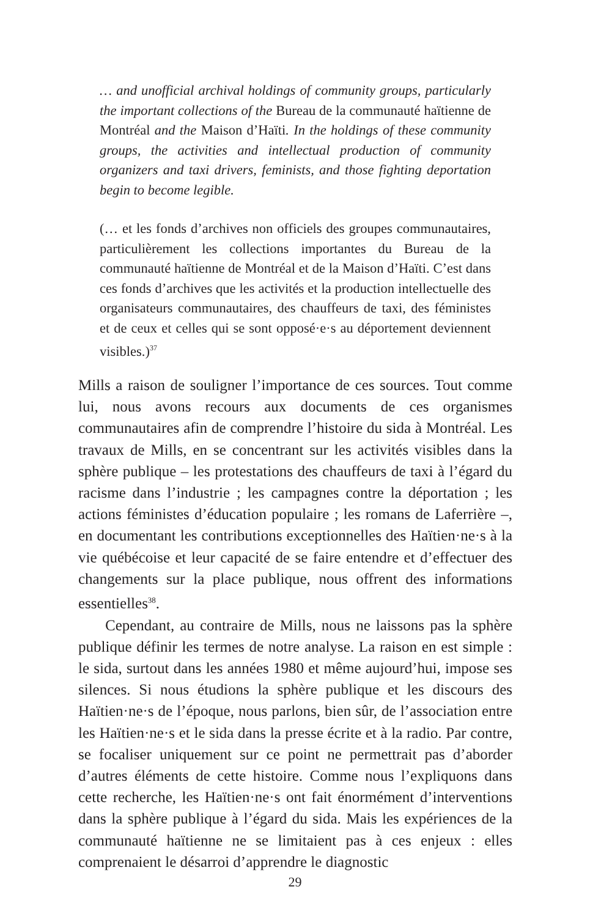… and unofficial archival holdings of community groups, particularly the important collections of the Bureau de la communauté haïtienne de Montréal and the Maison d’Haïti. In the holdings of these community groups, the activities and intellectual production of community organizers and taxi drivers, feminists, and those fighting deportation begin to become legible.
(… et les fonds d’archives non officiels des groupes communautaires, particulièrement les collections importantes du Bureau de la communauté haïtienne de Montréal et de la Maison d’Haïti. C’est dans ces fonds d’archives que les activités et la production intellectuelle des organisateurs communautaires, des chauffeurs de taxi, des féministes et de ceux et celles qui se sont opposé·e·s au déportement deviennent visibles.)<sup>37</sup>
Mills a raison de souligner l’importance de ces sources. Tout comme lui, nous avons recours aux documents de ces organismes communautaires afin de comprendre l’histoire du sida à Montréal. Les travaux de Mills, en se concentrant sur les activités visibles dans la sphère publique – les protestations des chauffeurs de taxi à l’égard du racisme dans l’industrie ; les campagnes contre la déportation ; les actions féministes d’éducation populaire ; les romans de Laferrière –, en documentant les contributions exceptionnelles des Haïtien·ne·s à la vie québécoise et leur capacité de se faire entendre et d’effectuer des changements sur la place publique, nous offrent des informations essentielles<sup>38</sup>.
Cependant, au contraire de Mills, nous ne laissons pas la sphère publique définir les termes de notre analyse. La raison en est simple : le sida, surtout dans les années 1980 et même aujourd’hui, impose ses silences. Si nous étudions la sphère publique et les discours des Haïtien·ne·s de l’époque, nous parlons, bien sûr, de l’association entre les Haïtien·ne·s et le sida dans la presse écrite et à la radio. Par contre, se focaliser uniquement sur ce point ne permettrait pas d’aborder d’autres éléments de cette histoire. Comme nous l’expliquons dans cette recherche, les Haïtien·ne·s ont fait énormément d’interventions dans la sphère publique à l’égard du sida. Mais les expériences de la communauté haïtienne ne se limitaient pas à ces enjeux : elles comprenaient le désarroi d’apprendre le diagnostic
29